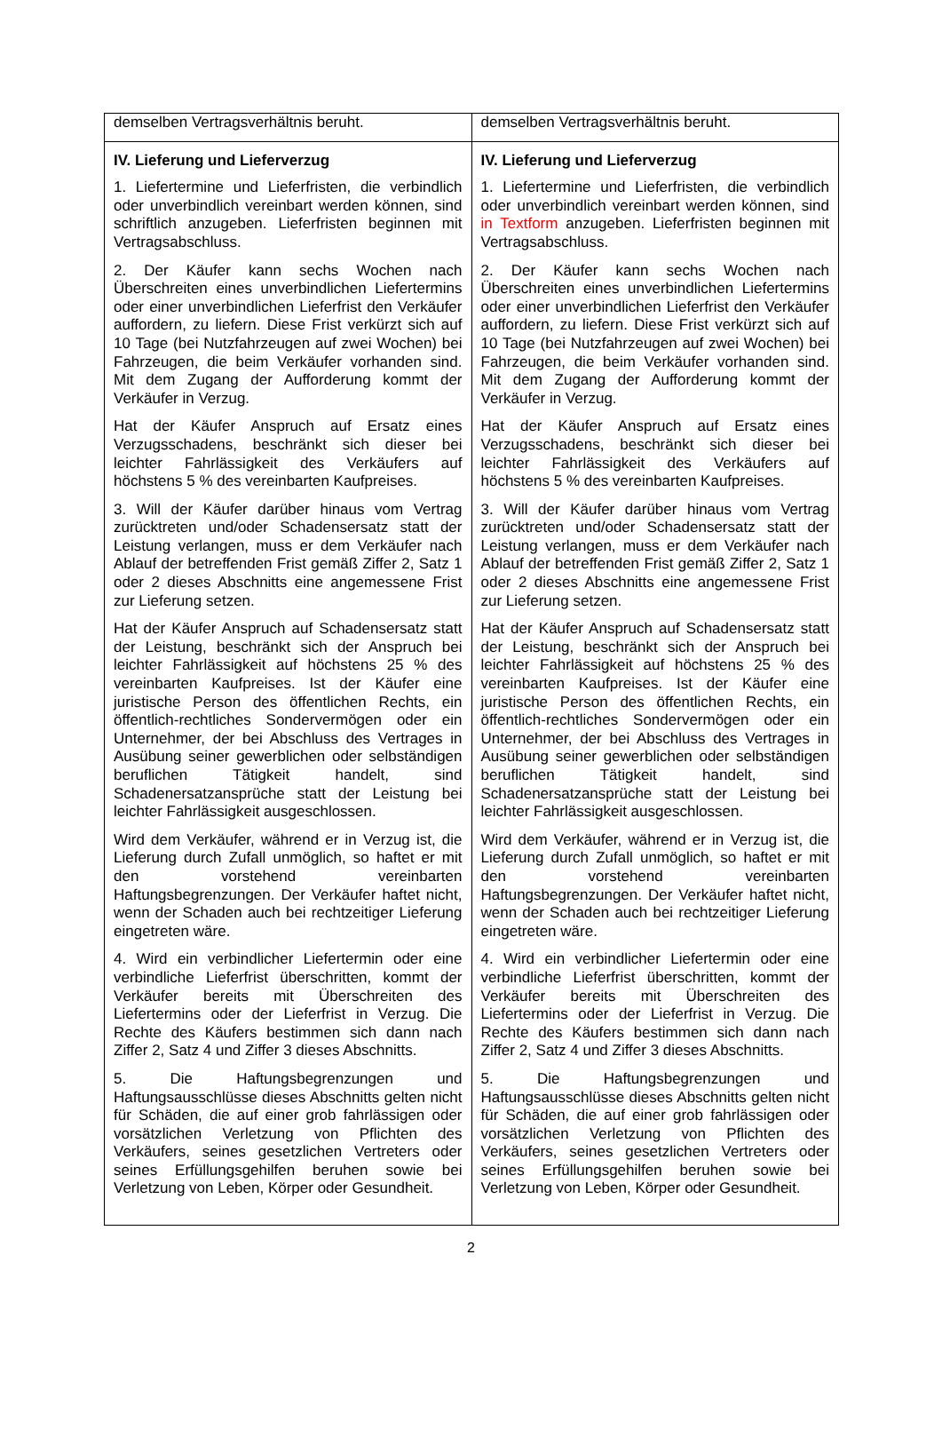| demselben Vertragsverhältnis beruht. | demselben Vertragsverhältnis beruht. |
| IV. Lieferung und Lieferverzug 1. Liefertermine und Lieferfristen, die verbindlich oder unverbindlich vereinbart werden können, sind schriftlich anzugeben. Lieferfristen beginnen mit Vertragsabschluss. 2. Der Käufer kann sechs Wochen nach Überschreiten eines unverbindlichen Liefertermins oder einer unverbindlichen Lieferfrist den Verkäufer auffordern, zu liefern. Diese Frist verkürzt sich auf 10 Tage (bei Nutzfahrzeugen auf zwei Wochen) bei Fahrzeugen, die beim Verkäufer vorhanden sind. Mit dem Zugang der Aufforderung kommt der Verkäufer in Verzug. Hat der Käufer Anspruch auf Ersatz eines Verzugsschadens, beschränkt sich dieser bei leichter Fahrlässigkeit des Verkäufers auf höchstens 5 % des vereinbarten Kaufpreises. 3. Will der Käufer darüber hinaus vom Vertrag zurücktreten und/oder Schadensersatz statt der Leistung verlangen, muss er dem Verkäufer nach Ablauf der betreffenden Frist gemäß Ziffer 2, Satz 1 oder 2 dieses Abschnitts eine angemessene Frist zur Lieferung setzen. Hat der Käufer Anspruch auf Schadensersatz statt der Leistung, beschränkt sich der Anspruch bei leichter Fahrlässigkeit auf höchstens 25 % des vereinbarten Kaufpreises. Ist der Käufer eine juristische Person des öffentlichen Rechts, ein öffentlich-rechtliches Sondervermögen oder ein Unternehmer, der bei Abschluss des Vertrages in Ausübung seiner gewerblichen oder selbständigen beruflichen Tätigkeit handelt, sind Schadenersatzansprüche statt der Leistung bei leichter Fahrlässigkeit ausgeschlossen. Wird dem Verkäufer, während er in Verzug ist, die Lieferung durch Zufall unmöglich, so haftet er mit den vorstehend vereinbarten Haftungsbegrenzungen. Der Verkäufer haftet nicht, wenn der Schaden auch bei rechtzeitiger Lieferung eingetreten wäre. 4. Wird ein verbindlicher Liefertermin oder eine verbindliche Lieferfrist überschritten, kommt der Verkäufer bereits mit Überschreiten des Liefertermins oder der Lieferfrist in Verzug. Die Rechte des Käufers bestimmen sich dann nach Ziffer 2, Satz 4 und Ziffer 3 dieses Abschnitts. 5. Die Haftungsbegrenzungen und Haftungsausschlüsse dieses Abschnitts gelten nicht für Schäden, die auf einer grob fahrlässigen oder vorsätzlichen Verletzung von Pflichten des Verkäufers, seines gesetzlichen Vertreters oder seines Erfüllungsgehilfen beruhen sowie bei Verletzung von Leben, Körper oder Gesundheit. | IV. Lieferung und Lieferverzug 1. Liefertermine und Lieferfristen, die verbindlich oder unverbindlich vereinbart werden können, sind in Textform anzugeben. Lieferfristen beginnen mit Vertragsabschluss. 2. Der Käufer kann sechs Wochen nach Überschreiten eines unverbindlichen Liefertermins oder einer unverbindlichen Lieferfrist den Verkäufer auffordern, zu liefern. Diese Frist verkürzt sich auf 10 Tage (bei Nutzfahrzeugen auf zwei Wochen) bei Fahrzeugen, die beim Verkäufer vorhanden sind. Mit dem Zugang der Aufforderung kommt der Verkäufer in Verzug. Hat der Käufer Anspruch auf Ersatz eines Verzugsschadens, beschränkt sich dieser bei leichter Fahrlässigkeit des Verkäufers auf höchstens 5 % des vereinbarten Kaufpreises. 3. Will der Käufer darüber hinaus vom Vertrag zurücktreten und/oder Schadensersatz statt der Leistung verlangen, muss er dem Verkäufer nach Ablauf der betreffenden Frist gemäß Ziffer 2, Satz 1 oder 2 dieses Abschnitts eine angemessene Frist zur Lieferung setzen. Hat der Käufer Anspruch auf Schadensersatz statt der Leistung, beschränkt sich der Anspruch bei leichter Fahrlässigkeit auf höchstens 25 % des vereinbarten Kaufpreises. Ist der Käufer eine juristische Person des öffentlichen Rechts, ein öffentlich-rechtliches Sondervermögen oder ein Unternehmer, der bei Abschluss des Vertrages in Ausübung seiner gewerblichen oder selbständigen beruflichen Tätigkeit handelt, sind Schadenersatzansprüche statt der Leistung bei leichter Fahrlässigkeit ausgeschlossen. Wird dem Verkäufer, während er in Verzug ist, die Lieferung durch Zufall unmöglich, so haftet er mit den vorstehend vereinbarten Haftungsbegrenzungen. Der Verkäufer haftet nicht, wenn der Schaden auch bei rechtzeitiger Lieferung eingetreten wäre. 4. Wird ein verbindlicher Liefertermin oder eine verbindliche Lieferfrist überschritten, kommt der Verkäufer bereits mit Überschreiten des Liefertermins oder der Lieferfrist in Verzug. Die Rechte des Käufers bestimmen sich dann nach Ziffer 2, Satz 4 und Ziffer 3 dieses Abschnitts. 5. Die Haftungsbegrenzungen und Haftungsausschlüsse dieses Abschnitts gelten nicht für Schäden, die auf einer grob fahrlässigen oder vorsätzlichen Verletzung von Pflichten des Verkäufers, seines gesetzlichen Vertreters oder seines Erfüllungsgehilfen beruhen sowie bei Verletzung von Leben, Körper oder Gesundheit. |
2